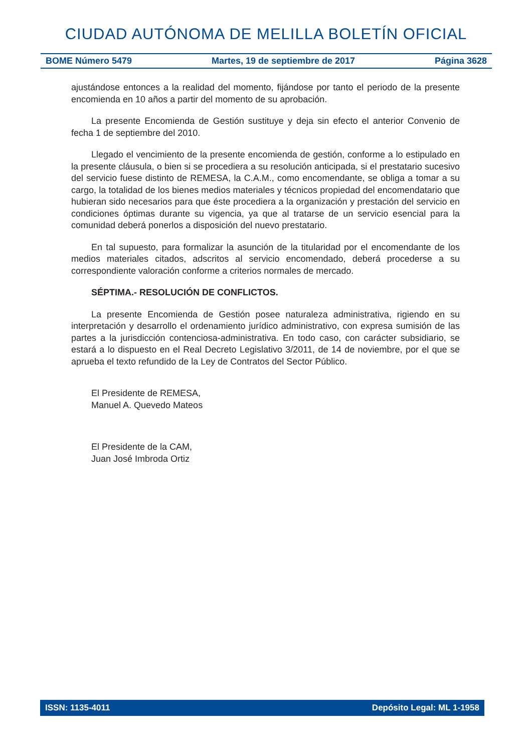CIUDAD AUTÓNOMA DE MELILLA BOLETÍN OFICIAL
BOME Número 5479 Martes, 19 de septiembre de 2017 Página 3628
ajustándose entonces a la realidad del momento, fijándose por tanto el periodo de la presente encomienda en 10 años a partir del momento de su aprobación.
La presente Encomienda de Gestión sustituye y deja sin efecto el anterior Convenio de fecha 1 de septiembre del 2010.
Llegado el vencimiento de la presente encomienda de gestión, conforme a lo estipulado en la presente cláusula, o bien si se procediera a su resolución anticipada, si el prestatario sucesivo del servicio fuese distinto de REMESA, la C.A.M., como encomendante, se obliga a tomar a su cargo, la totalidad de los bienes medios materiales y técnicos propiedad del encomendatario que hubieran sido necesarios para que éste procediera a la organización y prestación del servicio en condiciones óptimas durante su vigencia, ya que al tratarse de un servicio esencial para la comunidad deberá ponerlos a disposición del nuevo prestatario.
En tal supuesto, para formalizar la asunción de la titularidad por el encomendante de los medios materiales citados, adscritos al servicio encomendado, deberá procederse a su correspondiente valoración conforme a criterios normales de mercado.
SÉPTIMA.- RESOLUCIÓN DE CONFLICTOS.
La presente Encomienda de Gestión posee naturaleza administrativa, rigiendo en su interpretación y desarrollo el ordenamiento jurídico administrativo, con expresa sumisión de las partes a la jurisdicción contenciosa-administrativa. En todo caso, con carácter subsidiario, se estará a lo dispuesto en el Real Decreto Legislativo 3/2011, de 14 de noviembre, por el que se aprueba el texto refundido de la Ley de Contratos del Sector Público.
El Presidente de REMESA,
Manuel A. Quevedo Mateos
El Presidente de la CAM,
Juan José Imbroda Ortiz
ISSN: 1135-4011 Depósito Legal: ML 1-1958